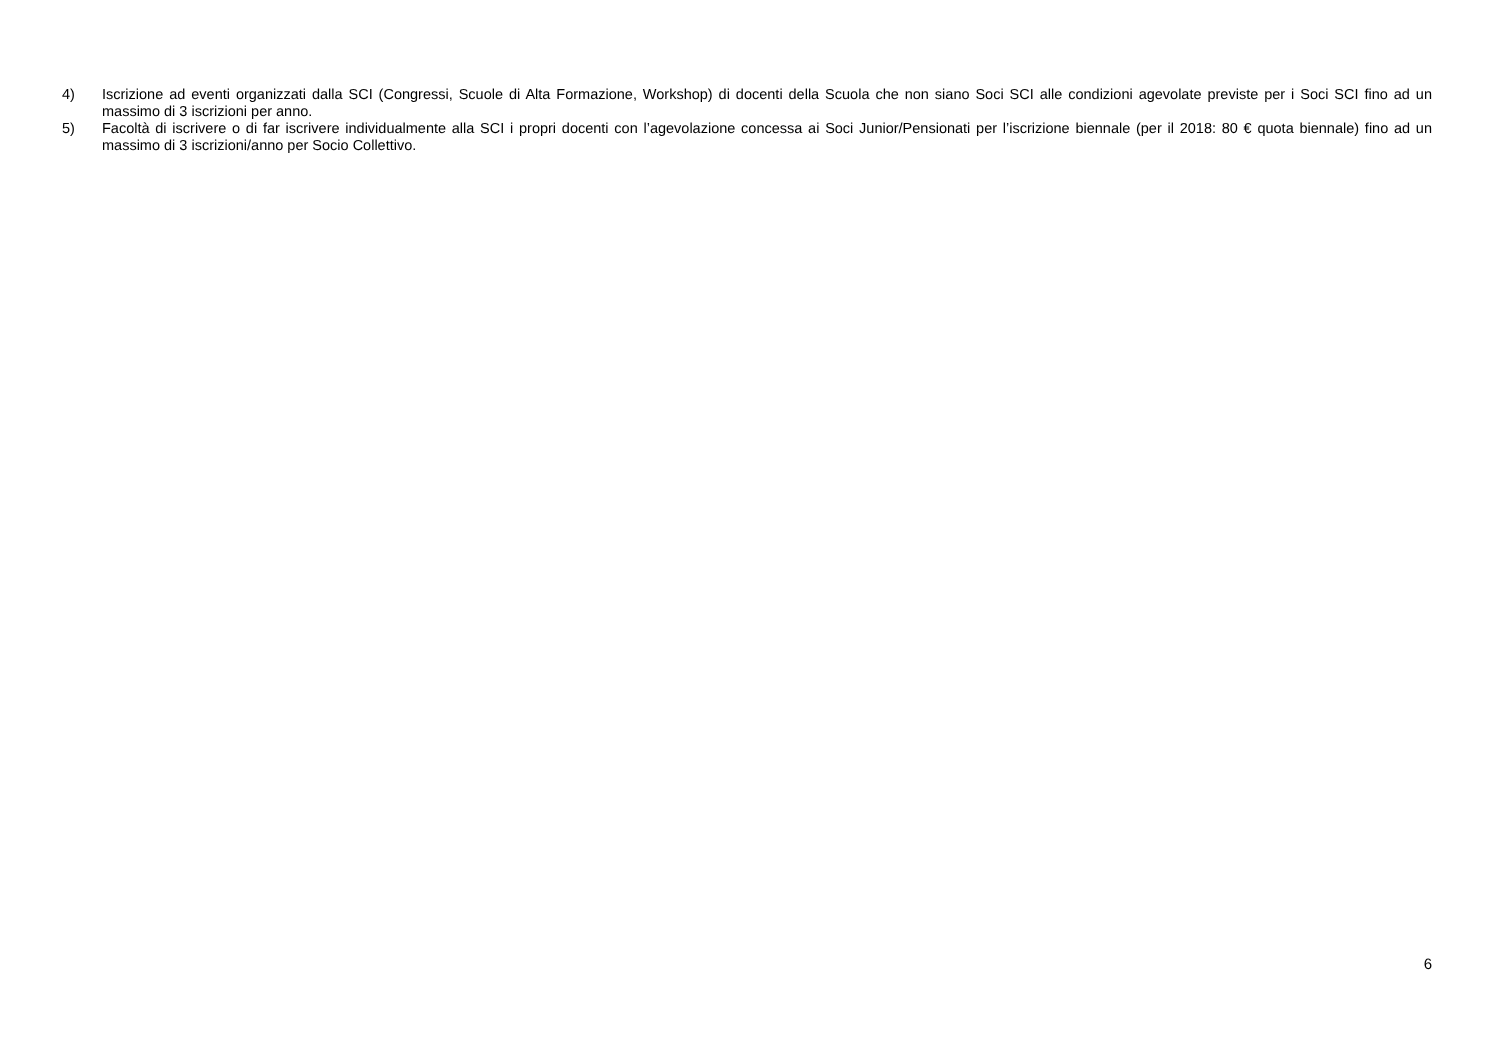4) Iscrizione ad eventi organizzati dalla SCI (Congressi, Scuole di Alta Formazione, Workshop) di docenti della Scuola che non siano Soci SCI alle condizioni agevolate previste per i Soci SCI fino ad un massimo di 3 iscrizioni per anno.
5) Facoltà di iscrivere o di far iscrivere individualmente alla SCI i propri docenti con l’agevolazione concessa ai Soci Junior/Pensionati per l’iscrizione biennale (per il 2018: 80 € quota biennale) fino ad un massimo di 3 iscrizioni/anno per Socio Collettivo.
6